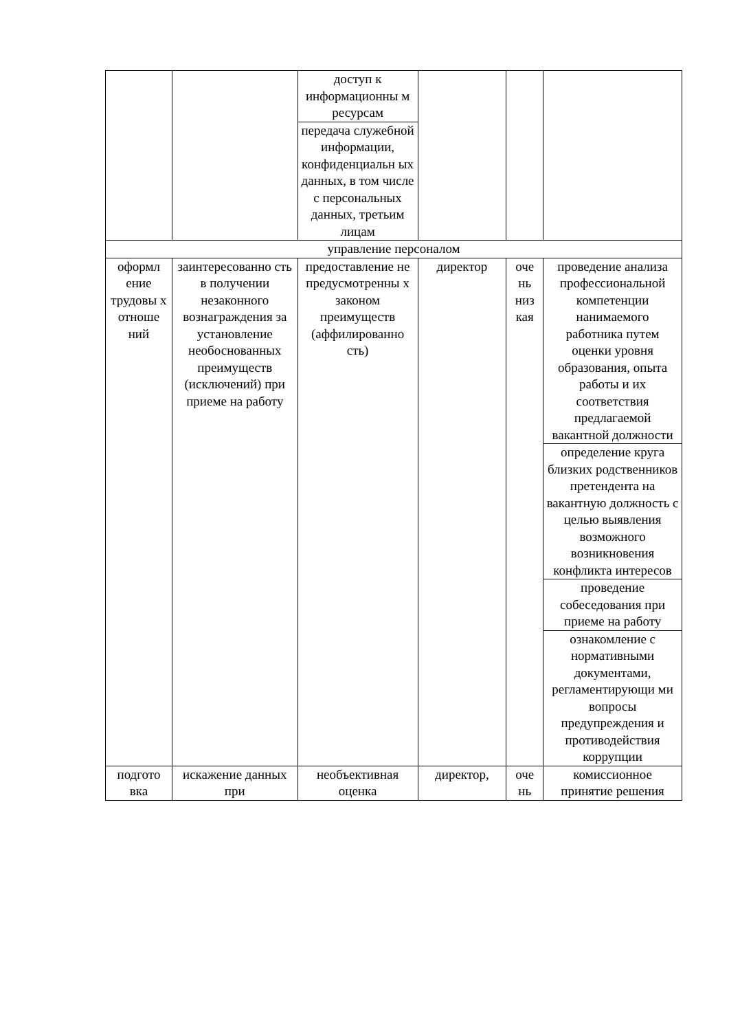| | | доступ к информационны м ресурсам | | | |
| | | передача служебной информации, конфиденциальн ых данных, в том числе с персональных данных, третьим лицам | | | |
| управление персоналом | | | | | |
| оформл ение трудовы х отноше ний | заинтересованно сть в получении незаконного вознаграждения за установление необоснованных преимуществ (исключений) при приеме на работу | предоставление не предусмотренны х законом преимуществ (аффилированно сть) | директор | оче нь низ кая | проведение анализа профессиональной компетенции нанимаемого работника путем оценки уровня образования, опыта работы и их соответствия предлагаемой вакантной должности |
| | | | | | определение круга близких родственников претендента на вакантную должность с целью выявления возможного возникновения конфликта интересов |
| | | | | | проведение собеседования при приеме на работу |
| | | | | | ознакомление с нормативными документами, регламентирующи ми вопросы предупреждения и противодействия коррупции |
| подгото вка | искажение данных при | необъективная оценка | директор, | оче нь | комиссионное принятие решения |